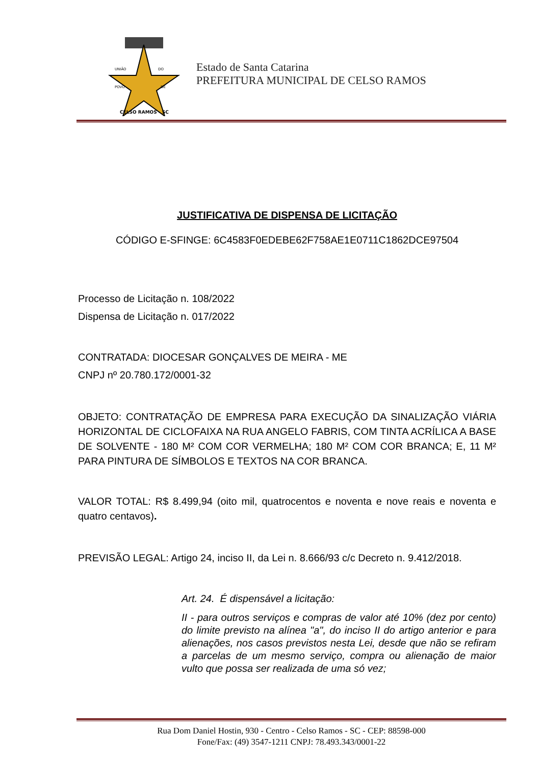UNIÃO
DO
POVO
DE
CELSO RAMOS - SC
Estado de Santa Catarina
PREFEITURA MUNICIPAL DE CELSO RAMOS
JUSTIFICATIVA DE DISPENSA DE LICITAÇÃO
CÓDIGO E-SFINGE: 6C4583F0EDEBE62F758AE1E0711C1862DCE97504
Processo de Licitação n. 108/2022
Dispensa de Licitação n. 017/2022
CONTRATADA: DIOCESAR GONÇALVES DE MEIRA - ME
CNPJ nº 20.780.172/0001-32
OBJETO: CONTRATAÇÃO DE EMPRESA PARA EXECUÇÃO DA SINALIZAÇÃO VIÁRIA HORIZONTAL DE CICLOFAIXA NA RUA ANGELO FABRIS, COM TINTA ACRÍLICA A BASE DE SOLVENTE - 180 M² COM COR VERMELHA; 180 M² COM COR BRANCA; E, 11 M² PARA PINTURA DE SÍMBOLOS E TEXTOS NA COR BRANCA.
VALOR TOTAL: R$ 8.499,94 (oito mil, quatrocentos e noventa e nove reais e noventa e quatro centavos).
PREVISÃO LEGAL: Artigo 24, inciso II, da Lei n. 8.666/93 c/c Decreto n. 9.412/2018.
Art. 24. É dispensável a licitação:
II - para outros serviços e compras de valor até 10% (dez por cento) do limite previsto na alínea "a", do inciso II do artigo anterior e para alienações, nos casos previstos nesta Lei, desde que não se refiram a parcelas de um mesmo serviço, compra ou alienação de maior vulto que possa ser realizada de uma só vez;
Rua Dom Daniel Hostin, 930 - Centro - Celso Ramos - SC - CEP: 88598-000
Fone/Fax: (49) 3547-1211 CNPJ: 78.493.343/0001-22